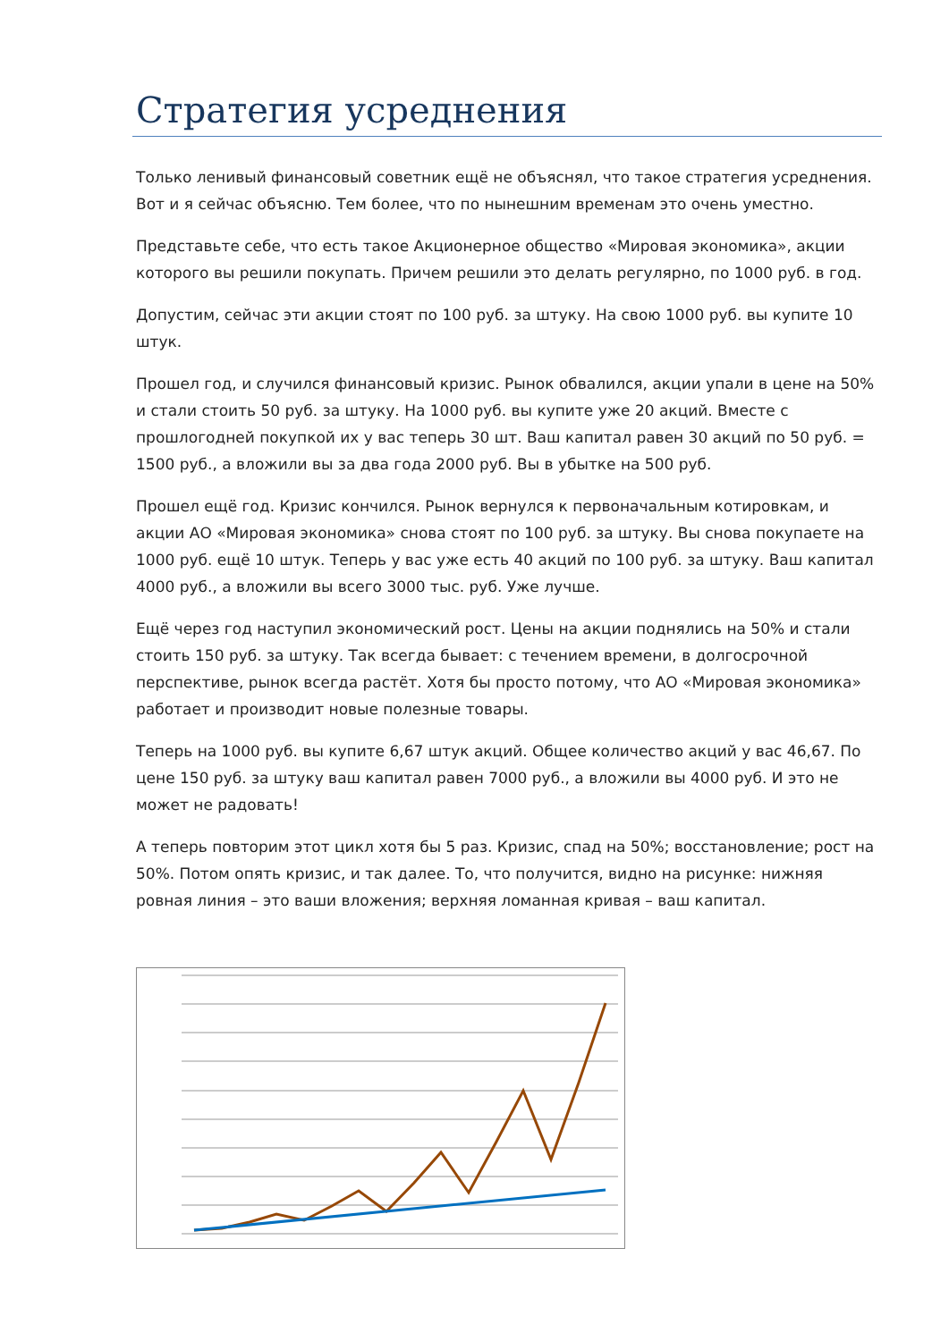Стратегия усреднения
Только ленивый финансовый советник ещё не объяснял, что такое стратегия усреднения. Вот и я сейчас объясню. Тем более, что по нынешним временам это очень уместно.
Представьте себе, что есть такое Акционерное общество «Мировая экономика», акции которого вы решили покупать. Причем решили это делать регулярно, по 1000 руб. в год.
Допустим, сейчас эти акции стоят по 100 руб. за штуку. На свою 1000 руб. вы купите 10 штук.
Прошел год, и случился финансовый кризис. Рынок обвалился, акции упали в цене на 50% и стали стоить 50 руб. за штуку. На 1000 руб. вы купите уже 20 акций. Вместе с прошлогодней покупкой их у вас теперь 30 шт. Ваш капитал равен 30 акций по 50 руб. = 1500 руб., а вложили вы за два года 2000 руб. Вы в убытке на 500 руб.
Прошел ещё год. Кризис кончился. Рынок вернулся к первоначальным котировкам, и акции АО «Мировая экономика» снова стоят по 100 руб. за штуку. Вы снова покупаете на 1000 руб. ещё 10 штук. Теперь у вас уже есть 40 акций по 100 руб. за штуку. Ваш капитал 4000 руб., а вложили вы всего 3000 тыс. руб. Уже лучше.
Ещё через год наступил экономический рост. Цены на акции поднялись на 50% и стали стоить 150 руб. за штуку. Так всегда бывает: с течением времени, в долгосрочной перспективе, рынок всегда растёт. Хотя бы просто потому, что АО «Мировая экономика» работает и производит новые полезные товары.
Теперь на 1000 руб. вы купите 6,67 штук акций. Общее количество акций у вас 46,67. По цене 150 руб. за штуку ваш капитал равен 7000 руб., а вложили вы 4000 руб. И это не может не радовать!
А теперь повторим этот цикл хотя бы 5 раз. Кризис, спад на 50%; восстановление; рост на 50%. Потом опять кризис, и так далее. То, что получится, видно на рисунке: нижняя ровная линия – это ваши вложения; верхняя ломанная кривая – ваш капитал.